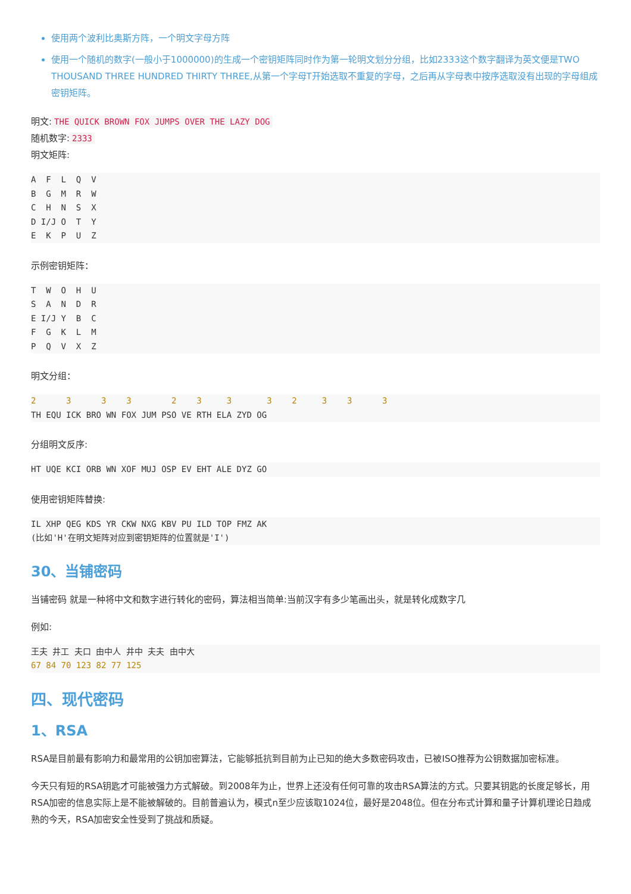使用两个波利比奥斯方阵，一个明文字母方阵
使用一个随机的数字(一般小于1000000)的生成一个密钥矩阵同时作为第一轮明文划分分组，比如2333这个数字翻译为英文便是TWO THOUSAND THREE HUNDRED THIRTY THREE,从第一个字母T开始选取不重复的字母，之后再从字母表中按序选取没有出现的字母组成密钥矩阵。
明文: THE QUICK BROWN FOX JUMPS OVER THE LAZY DOG
随机数字: 2333
明文矩阵:
A  F  L  Q  V
B  G  M  R  W
C  H  N  S  X
D I/J O  T  Y
E  K  P  U  Z
示例密钥矩阵：
T  W  O  H  U
S  A  N  D  R
E I/J Y  B  C
F  G  K  L  M
P  Q  V  X  Z
明文分组：
2      3      3    3        2    3     3       3    2     3    3      3
TH EQU ICK BRO WN FOX JUM PSO VE RTH ELA ZYD OG
分组明文反序:
HT UQE KCI ORB WN XOF MUJ OSP EV EHT ALE DYZ GO
使用密钥矩阵替换:
IL XHP QEG KDS YR CKW NXG KBV PU ILD TOP FMZ AK
(比如'H'在明文矩阵对应到密钥矩阵的位置就是'I')
30、当铺密码
当铺密码 就是一种将中文和数字进行转化的密码，算法相当简单:当前汉字有多少笔画出头，就是转化成数字几
例如:
王夫 井工 夫口 由中人 井中 夫夫 由中大
67 84 70 123 82 77 125
四、现代密码
1、RSA
RSA是目前最有影响力和最常用的公钥加密算法，它能够抵抗到目前为止已知的绝大多数密码攻击，已被ISO推荐为公钥数据加密标准。
今天只有短的RSA钥匙才可能被强力方式解破。到2008年为止，世界上还没有任何可靠的攻击RSA算法的方式。只要其钥匙的长度足够长，用RSA加密的信息实际上是不能被解破的。目前普遍认为，模式n至少应该取1024位，最好是2048位。但在分布式计算和量子计算机理论日趋成熟的今天，RSA加密安全性受到了挑战和质疑。